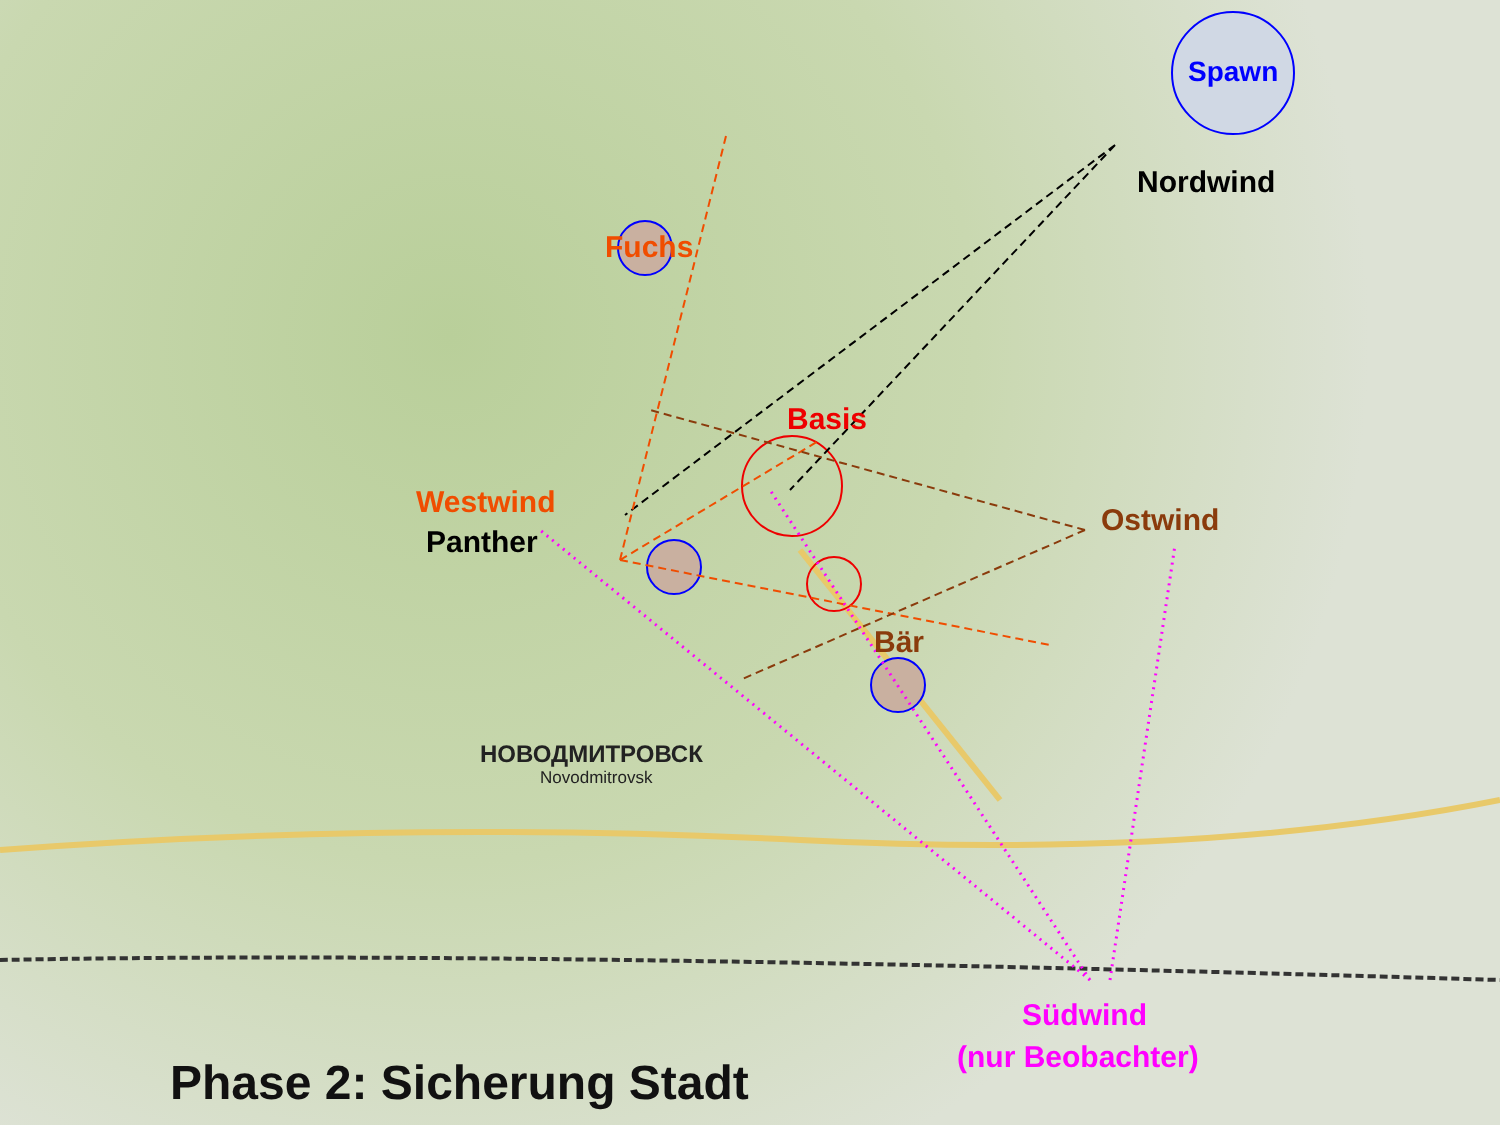Spawn
Nordwind
Fuchs
Basis
Westwind
Panther
Ostwind
Bär
НОВОДМИТРОВСК
Novodmitrovsk
Südwind
(nur Beobachter)
Phase 2: Sicherung Stadt